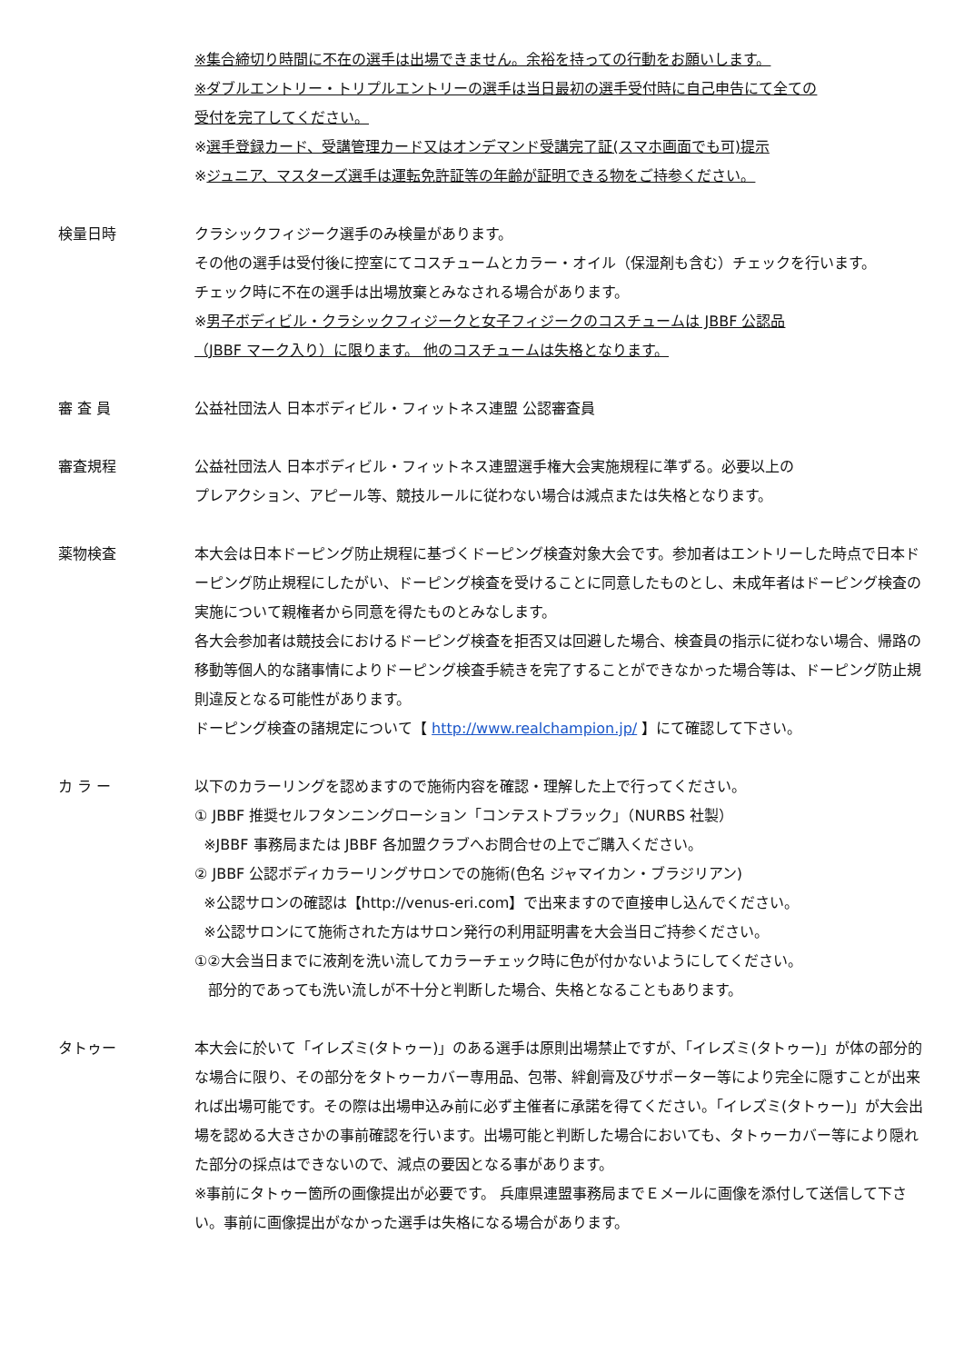※集合締切り時間に不在の選手は出場できません。余裕を持っての行動をお願いします。
※ダブルエントリー・トリプルエントリーの選手は当日最初の選手受付時に自己申告にて全ての
受付を完了してください。
※選手登録カード、受講管理カード又はオンデマンド受講完了証(スマホ画面でも可)提示
※ジュニア、マスターズ選手は運転免許証等の年齢が証明できる物をご持参ください。
検量日時 クラシックフィジーク選手のみ検量があります。
その他の選手は受付後に控室にてコスチュームとカラー・オイル（保湿剤も含む）チェックを行います。
チェック時に不在の選手は出場放棄とみなされる場合があります。
※男子ボディビル・クラシックフィジークと女子フィジークのコスチュームは JBBF 公認品
（JBBF マーク入り）に限ります。 他のコスチュームは失格となります。
審 査 員 公益社団法人 日本ボディビル・フィットネス連盟 公認審査員
審査規程 公益社団法人 日本ボディビル・フィットネス連盟選手権大会実施規程に準ずる。必要以上の
プレアクション、アピール等、競技ルールに従わない場合は減点または失格となります。
薬物検査 本大会は日本ドーピング防止規程に基づくドーピング検査対象大会です。参加者はエントリーした時点で日本ドーピング防止規程にしたがい、ドーピング検査を受けることに同意したものとし、未成年者はドーピング検査の実施について親権者から同意を得たものとみなします。
各大会参加者は競技会におけるドーピング検査を拒否又は回避した場合、検査員の指示に従わない場合、帰路の移動等個人的な諸事情によりドーピング検査手続きを完了することができなかった場合等は、ドーピング防止規則違反となる可能性があります。
ドーピング検査の諸規定について【 http://www.realchampion.jp/ 】にて確認して下さい。
カ ラ ー 以下のカラーリングを認めますので施術内容を確認・理解した上で行ってください。
① JBBF 推奨セルフタンニングローション「コンテストブラック」（NURBS 社製）
※JBBF 事務局または JBBF 各加盟クラブへお問合せの上でご購入ください。
② JBBF 公認ボディカラーリングサロンでの施術(色名 ジャマイカン・ブラジリアン)
※公認サロンの確認は【http://venus-eri.com】で出来ますので直接申し込んでください。
※公認サロンにて施術された方はサロン発行の利用証明書を大会当日ご持参ください。
①②大会当日までに液剤を洗い流してカラーチェック時に色が付かないようにしてください。
部分的であっても洗い流しが不十分と判断した場合、失格となることもあります。
タトゥー 本大会に於いて「イレズミ(タトゥー)」のある選手は原則出場禁止ですが、「イレズミ(タトゥー)」が体の部分的な場合に限り、その部分をタトゥーカバー専用品、包帯、絆創膏及びサポーター等により完全に隠すことが出来れば出場可能です。その際は出場申込み前に必ず主催者に承諾を得てください。「イレズミ(タトゥー)」が大会出場を認める大きさかの事前確認を行います。出場可能と判断した場合においても、タトゥーカバー等により隠れた部分の採点はできないので、減点の要因となる事があります。
※事前にタトゥー箇所の画像提出が必要です。 兵庫県連盟事務局までＥメールに画像を添付して送信して下さい。事前に画像提出がなかった選手は失格になる場合があります。